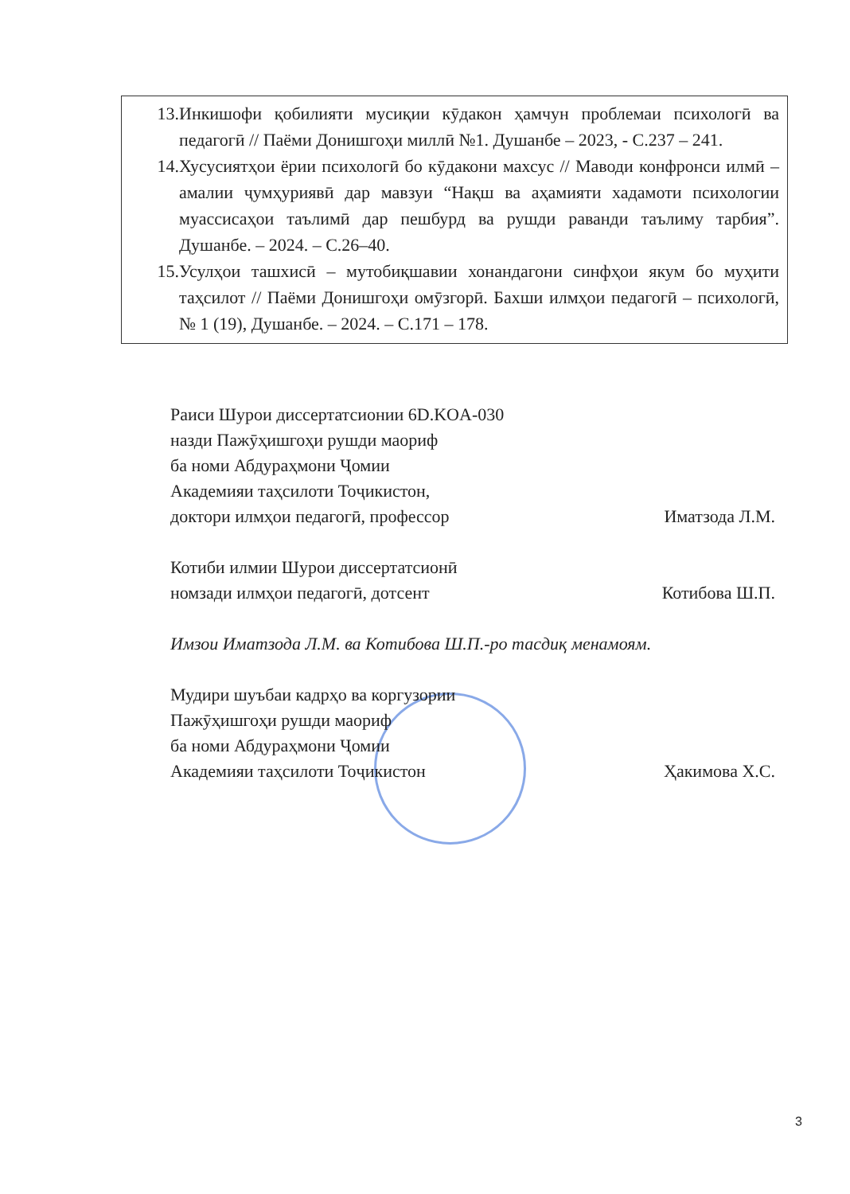13. Инкишофи қобилияти мусиқии кӯдакон ҳамчун проблемаи психологӣ ва педагогӣ // Паёми Донишгоҳи миллӣ №1. Душанбе – 2023, - С.237 – 241.
14. Хусусиятҳои ёрии психологӣ бо кӯдакони махсус // Маводи конфронси илмӣ – амалии ҷумҳуриявӣ дар мавзуи “Нақш ва аҳамияти хадамоти психологии муассисаҳои таълимӣ дар пешбурд ва рушди раванди таълиму тарбия”. Душанбе. – 2024. – С.26–40.
15. Усулҳои ташхисӣ – мутобиқшавии хонандагони синфҳои якум бо муҳити таҳсилот // Паёми Донишгоҳи омӯзгорӣ. Бахши илмҳои педагогӣ – психологӣ, № 1 (19), Душанбе. – 2024. – С.171 – 178.
Раиси Шурои диссертатсионии 6D.KOA-030
назди Пажӯҳишгоҳи рушди маориф
ба номи Абдураҳмони Ҷомии
Академияи таҳсилоти Тоҷикистон,
доктори илмҳои педагогӣ, профессор Иматзода Л.М.
Котиби илмии Шурои диссертатсионӣ
номзади илмҳои педагогӣ, дотсент Котибова Ш.П.
Имзои Иматзода Л.М. ва Котибова Ш.П.-ро тасдиқ менамоям.
Мудири шуъбаи кадрҳо ва коргузории
Пажӯҳишгоҳи рушди маориф
ба номи Абдураҳмони Ҷомии
Академияи таҳсилоти Тоҷикистон Ҳакимова Х.С.
3